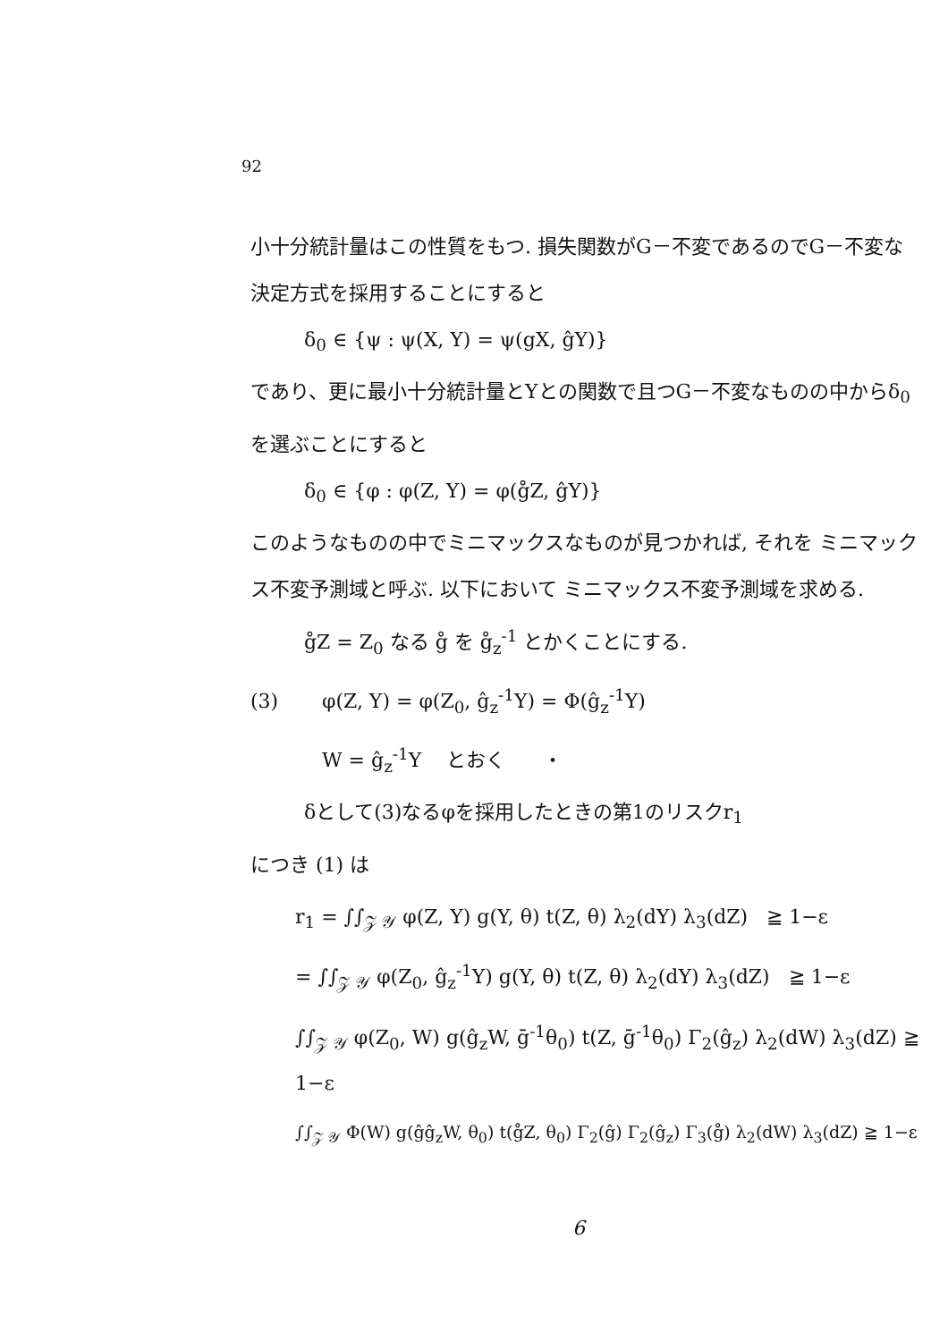92
小十分統計量はこの性質をもつ. 損失関数がG－不変であるのでG－不変な決定方式を採用することにすると
δ<sub>0</sub> ∈ {ψ : ψ(X, Y) = ψ(gX, ĝY)}
であり、更に最小十分統計量とYとの関数で且つG－不変なものの中からδ<sub>0</sub>を選ぶことにすると
δ<sub>0</sub> ∈ {φ : φ(Z, Y) = φ(g̊Z, ĝY)}
このようなものの中でミニマックスなものが見つかれば, それを ミニマックス不変予測域と呼ぶ. 以下において ミニマックス不変予測域を求める.
g̊Z = Z<sub>0</sub> なる g̊ を g̊<sub>z</sub><sup>-1</sup> とかくことにする.
(3) φ(Z, Y) = φ(Z<sub>0</sub>, ĝ<sub>z</sub><sup>-1</sup>Y) = Φ(ĝ<sub>z</sub><sup>-1</sup>Y)
W = ĝ<sub>z</sub><sup>-1</sup>Y とおく ・
δとして(3)なるφを採用したときの第1のリスクr<sub>1</sub>
につき (1) は
r<sub>1</sub> = ∫∫<sub>𝒵 𝒴</sub> φ(Z, Y) g(Y, θ) t(Z, θ) λ<sub>2</sub>(dY) λ<sub>3</sub>(dZ) ≧ 1−ε
= ∫∫<sub>𝒵 𝒴</sub> φ(Z<sub>0</sub>, ĝ<sub>z</sub><sup>-1</sup>Y) g(Y, θ) t(Z, θ) λ<sub>2</sub>(dY) λ<sub>3</sub>(dZ) ≧ 1−ε
∫∫<sub>𝒵 𝒴</sub> φ(Z<sub>0</sub>, W) g(ĝ<sub>z</sub>W, ḡ<sup>-1</sup>θ<sub>0</sub>) t(Z, ḡ<sup>-1</sup>θ<sub>0</sub>) Γ<sub>2</sub>(ĝ<sub>z</sub>) λ<sub>2</sub>(dW) λ<sub>3</sub>(dZ) ≧ 1−ε
∫∫<sub>𝒵 𝒴</sub> Φ(W) g(ĝĝ<sub>z</sub>W, θ<sub>0</sub>) t(g̊Z, θ<sub>0</sub>) Γ<sub>2</sub>(ĝ) Γ<sub>2</sub>(ĝ<sub>z</sub>) Γ<sub>3</sub>(g̊) λ<sub>2</sub>(dW) λ<sub>3</sub>(dZ) ≧ 1−ε
6